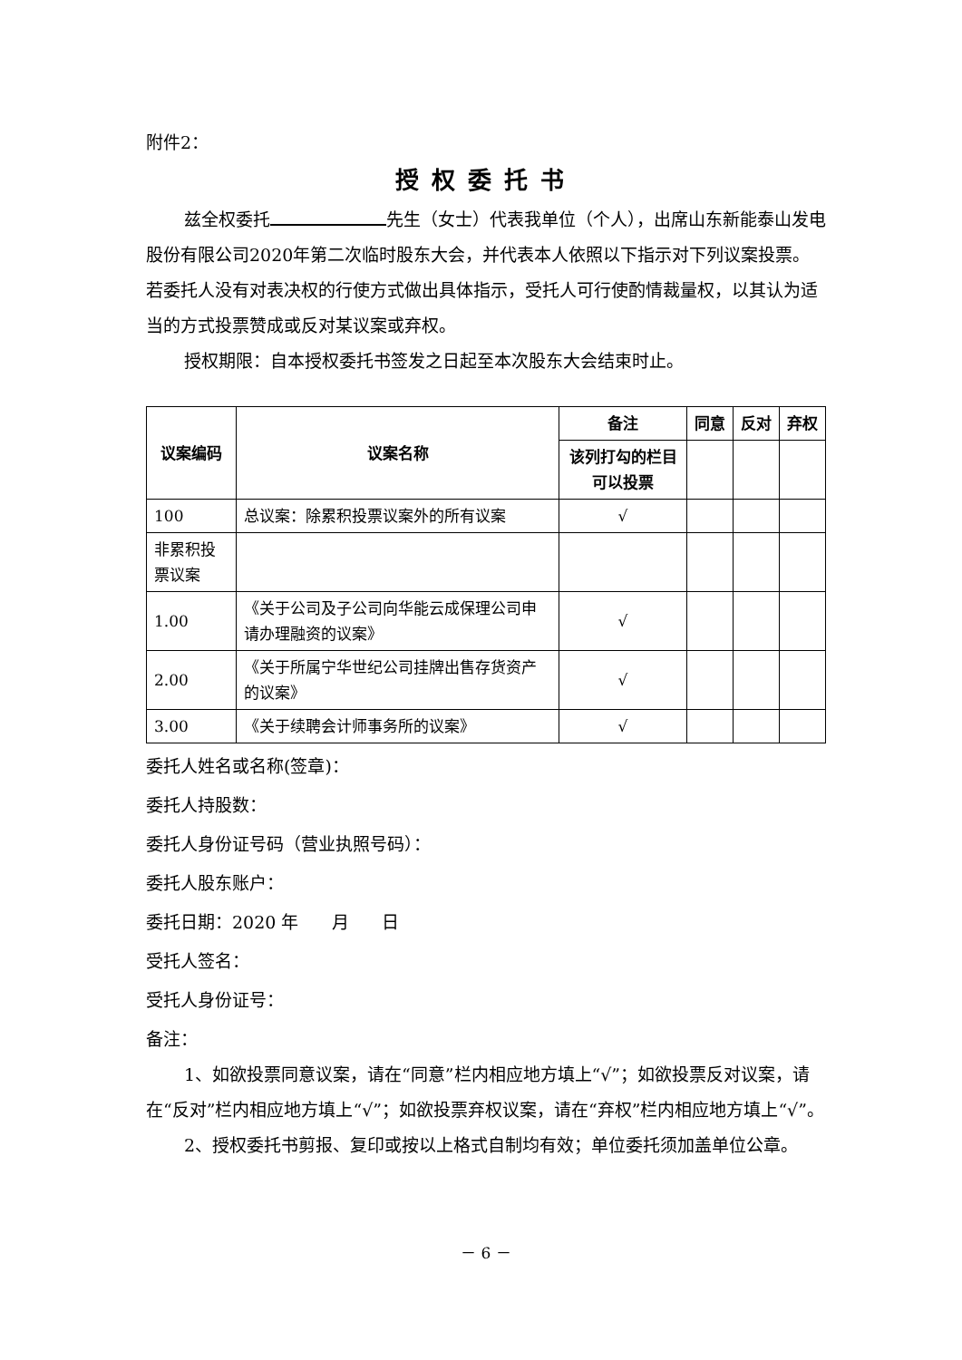附件2：
授权委托书
兹全权委托 先生（女士）代表我单位（个人），出席山东新能泰山发电股份有限公司2020年第二次临时股东大会，并代表本人依照以下指示对下列议案投票。若委托人没有对表决权的行使方式做出具体指示，受托人可行使酌情裁量权，以其认为适当的方式投票赞成或反对某议案或弃权。
授权期限：自本授权委托书签发之日起至本次股东大会结束时止。
| 议案编码 | 议案名称 | 备注 | 同意 | 反对 | 弃权 |
| --- | --- | --- | --- | --- | --- |
| | | 该列打勾的栏目可以投票 | | | |
| 100 | 总议案：除累积投票议案外的所有议案 | √ | | | |
| 非累积投票议案 | | | | | |
| 1.00 | 《关于公司及子公司向华能云成保理公司申请办理融资的议案》 | √ | | | |
| 2.00 | 《关于所属宁华世纪公司挂牌出售存货资产的议案》 | √ | | | |
| 3.00 | 《关于续聘会计师事务所的议案》 | √ | | | |
委托人姓名或名称(签章)：
委托人持股数：
委托人身份证号码（营业执照号码）：
委托人股东账户：
委托日期：2020 年 月 日
受托人签名：
受托人身份证号：
备注：
1、如欲投票同意议案，请在“同意”栏内相应地方填上“√”；如欲投票反对议案，请在“反对”栏内相应地方填上“√”；如欲投票弃权议案，请在“弃权”栏内相应地方填上“√”。
2、授权委托书剪报、复印或按以上格式自制均有效；单位委托须加盖单位公章。
－ 6 －